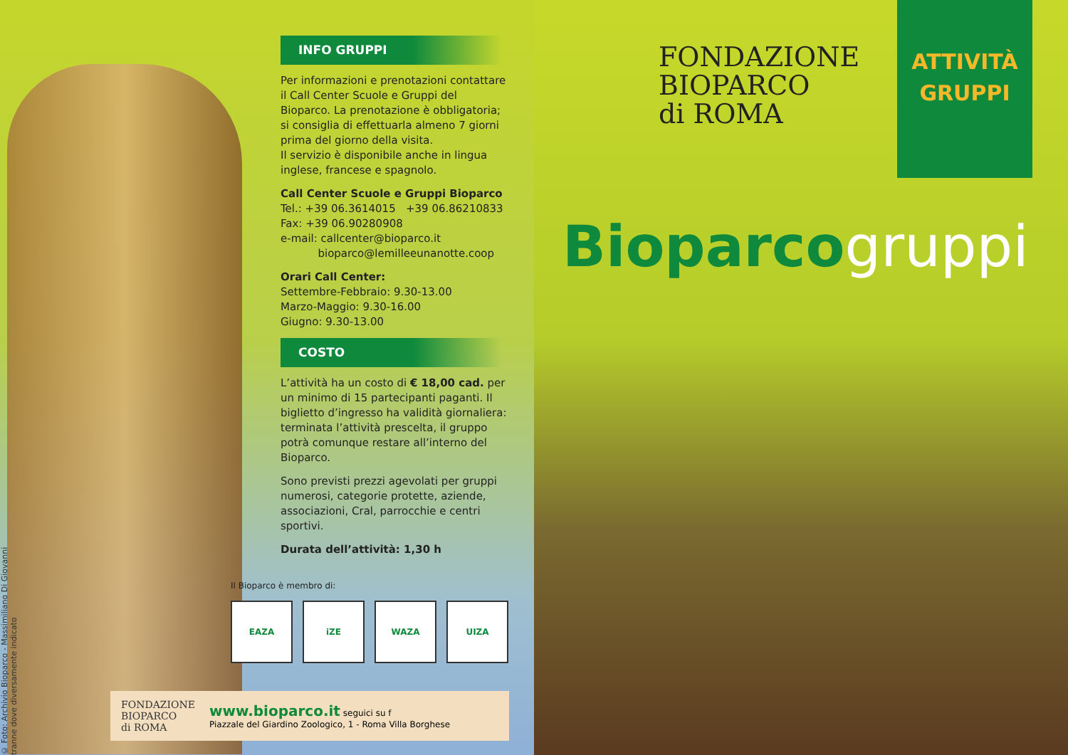© Foto: Archivio Bioparco - Massimiliano Di Giovanni
tranne dove diversamente indicato
INFO GRUPPI
Per informazioni e prenotazioni contattare il Call Center Scuole e Gruppi del Bioparco. La prenotazione è obbligatoria; si consiglia di effettuarla almeno 7 giorni prima del giorno della visita.
Il servizio è disponibile anche in lingua inglese, francese e spagnolo.
Call Center Scuole e Gruppi Bioparco
Tel.: +39 06.3614015 +39 06.86210833
Fax: +39 06.90280908
e-mail: callcenter@bioparco.it
bioparco@lemilleeunanotte.coop
Orari Call Center:
Settembre-Febbraio: 9.30-13.00
Marzo-Maggio: 9.30-16.00
Giugno: 9.30-13.00
COSTO
L’attività ha un costo di € 18,00 cad. per un minimo di 15 partecipanti paganti. Il biglietto d’ingresso ha validità giornaliera: terminata l’attività prescelta, il gruppo potrà comunque restare all’interno del Bioparco.
Sono previsti prezzi agevolati per gruppi numerosi, categorie protette, aziende, associazioni, Cral, parrocchie e centri sportivi.
Durata dell’attività: 1,30 h
Il Bioparco è membro di:
EAZA iZE WAZA UIZA
FONDAZIONE
BIOPARCO
di ROMA
www.bioparco.it seguici su f
Piazzale del Giardino Zoologico, 1 - Roma Villa Borghese
FONDAZIONE
BIOPARCO
di ROMA
ATTIVITÀ
GRUPPI
Bioparcogruppi